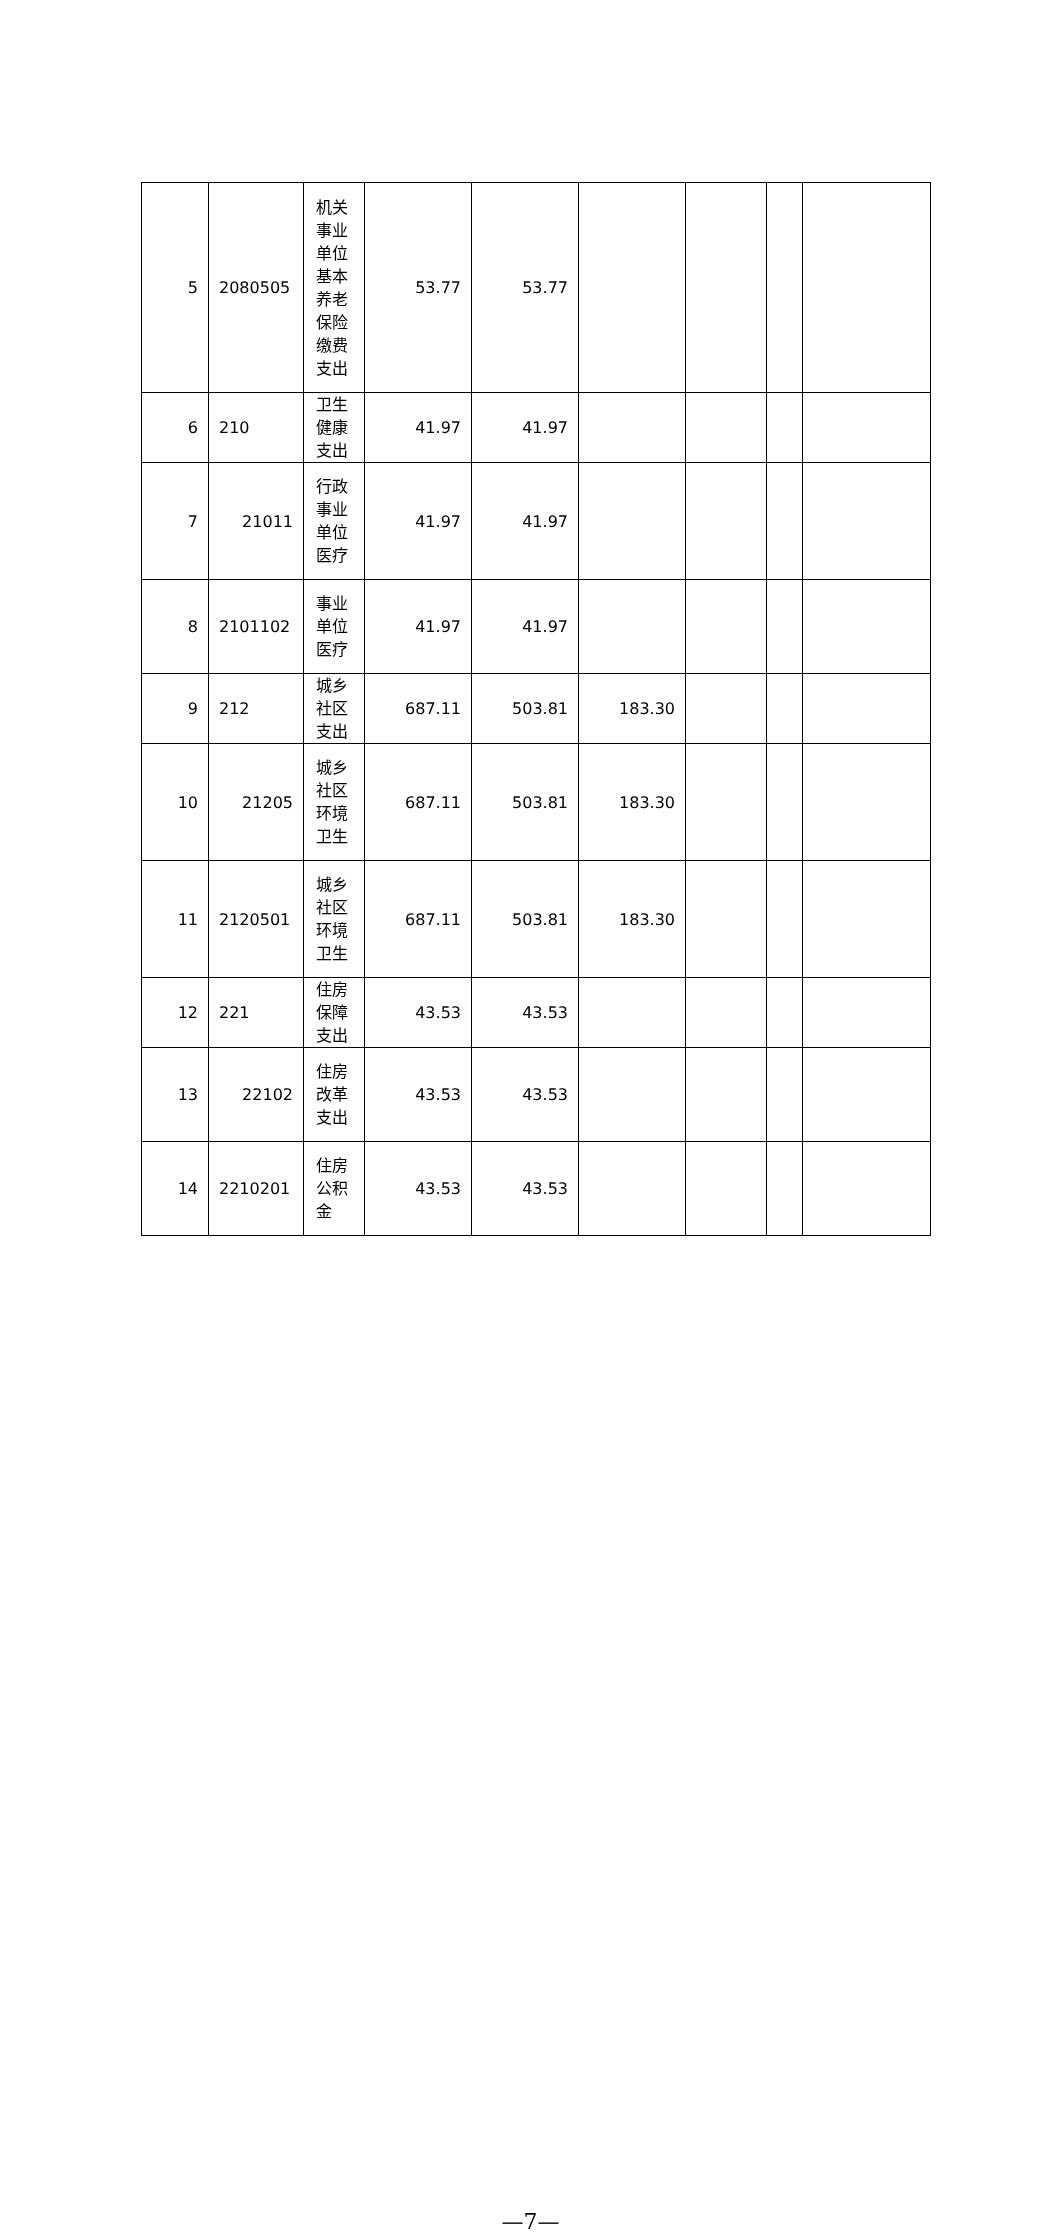| 5 | 2080505 | 机关事业单位基本养老保险缴费支出 | 53.77 | 53.77 | | | | |
| 6 | 210 | 卫生健康支出 | 41.97 | 41.97 | | | | |
| 7 | 21011 | 行政事业单位医疗 | 41.97 | 41.97 | | | | |
| 8 | 2101102 | 事业单位医疗 | 41.97 | 41.97 | | | | |
| 9 | 212 | 城乡社区支出 | 687.11 | 503.81 | 183.30 | | | |
| 10 | 21205 | 城乡社区环境卫生 | 687.11 | 503.81 | 183.30 | | | |
| 11 | 2120501 | 城乡社区环境卫生 | 687.11 | 503.81 | 183.30 | | | |
| 12 | 221 | 住房保障支出 | 43.53 | 43.53 | | | | |
| 13 | 22102 | 住房改革支出 | 43.53 | 43.53 | | | | |
| 14 | 2210201 | 住房公积金 | 43.53 | 43.53 | | | | |
—7—